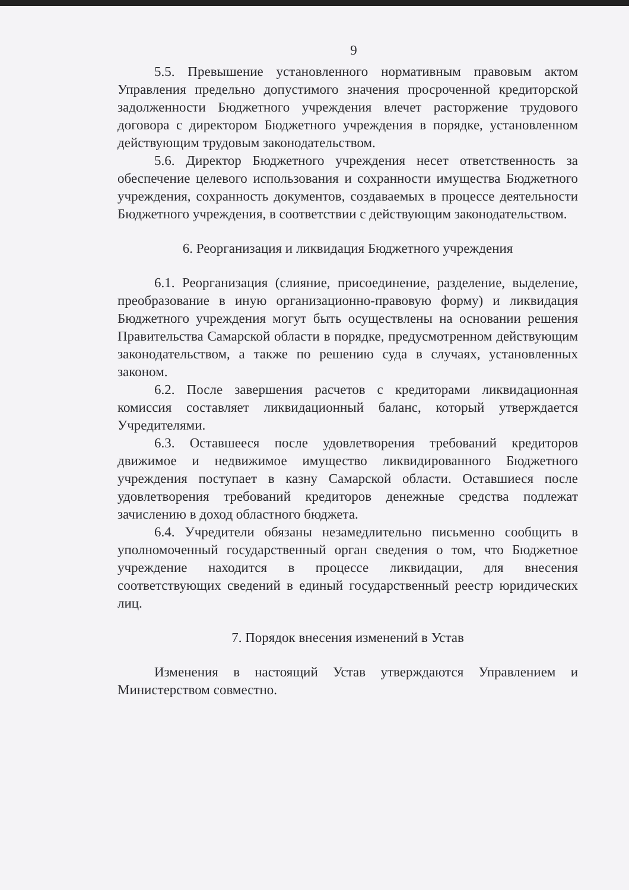9
5.5. Превышение установленного нормативным правовым актом Управления предельно допустимого значения просроченной кредиторской задолженности Бюджетного учреждения влечет расторжение трудового договора с директором Бюджетного учреждения в порядке, установленном действующим трудовым законодательством.
5.6. Директор Бюджетного учреждения несет ответственность за обеспечение целевого использования и сохранности имущества Бюджетного учреждения, сохранность документов, создаваемых в процессе деятельности Бюджетного учреждения, в соответствии с действующим законодательством.
6. Реорганизация и ликвидация Бюджетного учреждения
6.1. Реорганизация (слияние, присоединение, разделение, выделение, преобразование в иную организационно-правовую форму) и ликвидация Бюджетного учреждения могут быть осуществлены на основании решения Правительства Самарской области в порядке, предусмотренном действующим законодательством, а также по решению суда в случаях, установленных законом.
6.2. После завершения расчетов с кредиторами ликвидационная комиссия составляет ликвидационный баланс, который утверждается Учредителями.
6.3. Оставшееся после удовлетворения требований кредиторов движимое и недвижимое имущество ликвидированного Бюджетного учреждения поступает в казну Самарской области. Оставшиеся после удовлетворения требований кредиторов денежные средства подлежат зачислению в доход областного бюджета.
6.4. Учредители обязаны незамедлительно письменно сообщить в уполномоченный государственный орган сведения о том, что Бюджетное учреждение находится в процессе ликвидации, для внесения соответствующих сведений в единый государственный реестр юридических лиц.
7. Порядок внесения изменений в Устав
Изменения в настоящий Устав утверждаются Управлением и Министерством совместно.